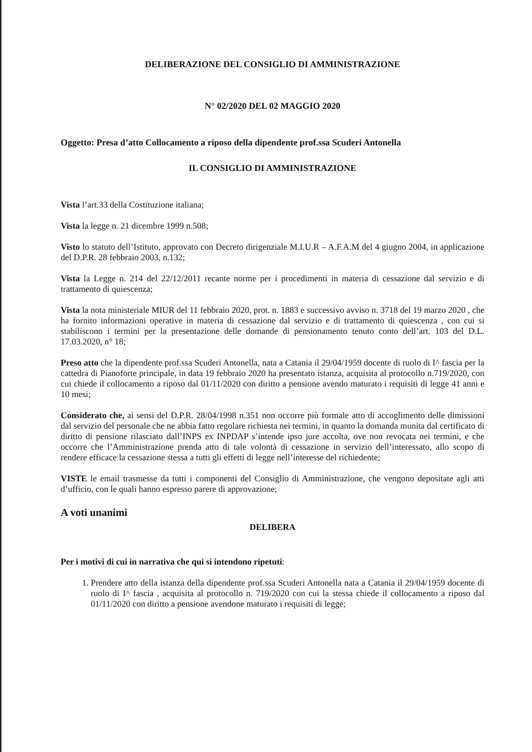DELIBERAZIONE DEL CONSIGLIO DI AMMINISTRAZIONE
N° 02/2020 DEL 02 MAGGIO 2020
Oggetto: Presa d’atto Collocamento a riposo della dipendente prof.ssa Scuderi Antonella
IL CONSIGLIO DI AMMINISTRAZIONE
Vista l’art.33 della Costituzione italiana;
Vista la legge n. 21 dicembre 1999 n.508;
Visto lo statuto dell’Istituto, approvato con Decreto dirigenziale M.I.U.R – A.F.A.M del 4 giugno 2004, in applicazione del D.P.R. 28 febbraio 2003, n.132;
Vista la Legge n. 214 del 22/12/2011 recante norme per i procedimenti in materia di cessazione dal servizio e di trattamento di quiescenza;
Vista la nota ministeriale MIUR del 11 febbraio 2020, prot. n. 1883 e successivo avviso n. 3718 del 19 marzo 2020 , che ha fornito informazioni operative in materia di cessazione dal servizio e di trattamento di quiescenza , con cui si stabiliscono i termini per la presentazione delle domande di pensionamento tenuto conto dell’art. 103 del D.L. 17.03.2020, n° 18;
Preso atto che la dipendente prof.ssa Scuderi Antonella, nata a Catania il 29/04/1959 docente di ruolo di I^ fascia per la cattedra di Pianoforte principale, in data 19 febbraio 2020 ha presentato istanza, acquisita al protocollo n.719/2020, con cui chiede il collocamento a riposo dal 01/11/2020 con diritto a pensione avendo maturato i requisiti di legge 41 anni e 10 mesi;
Considerato che, ai sensi del D.P.R. 28/04/1998 n.351 non occorre più formale atto di accoglimento delle dimissioni dal servizio del personale che ne abbia fatto regolare richiesta nei termini, in quanto la domanda munita dal certificato di diritto di pensione rilasciato dall’INPS ex INPDAP s’intende ipso jure accolta, ove non revocata nei termini, e che occorre che l’Amministrazione prenda atto di tale volontà di cessazione in servizio dell’interessato, allo scopo di rendere efficace la cessazione stessa a tutti gli effetti di legge nell’interesse del richiedente;
VISTE le email trasmesse da tutti i componenti del Consiglio di Amministrazione, che vengono depositate agli atti d’ufficio, con le quali hanno espresso parere di approvazione;
A voti unanimi
DELIBERA
Per i motivi di cui in narrativa che qui si intendono ripetuti:
1. Prendere atto della istanza della dipendente prof.ssa Scuderi Antonella nata a Catania il 29/04/1959 docente di ruolo di I^ fascia , acquisita al protocollo n. 719/2020 con cui la stessa chiede il collocamento a riposo dal 01/11/2020 con diritto a pensione avendone maturato i requisiti di legge;